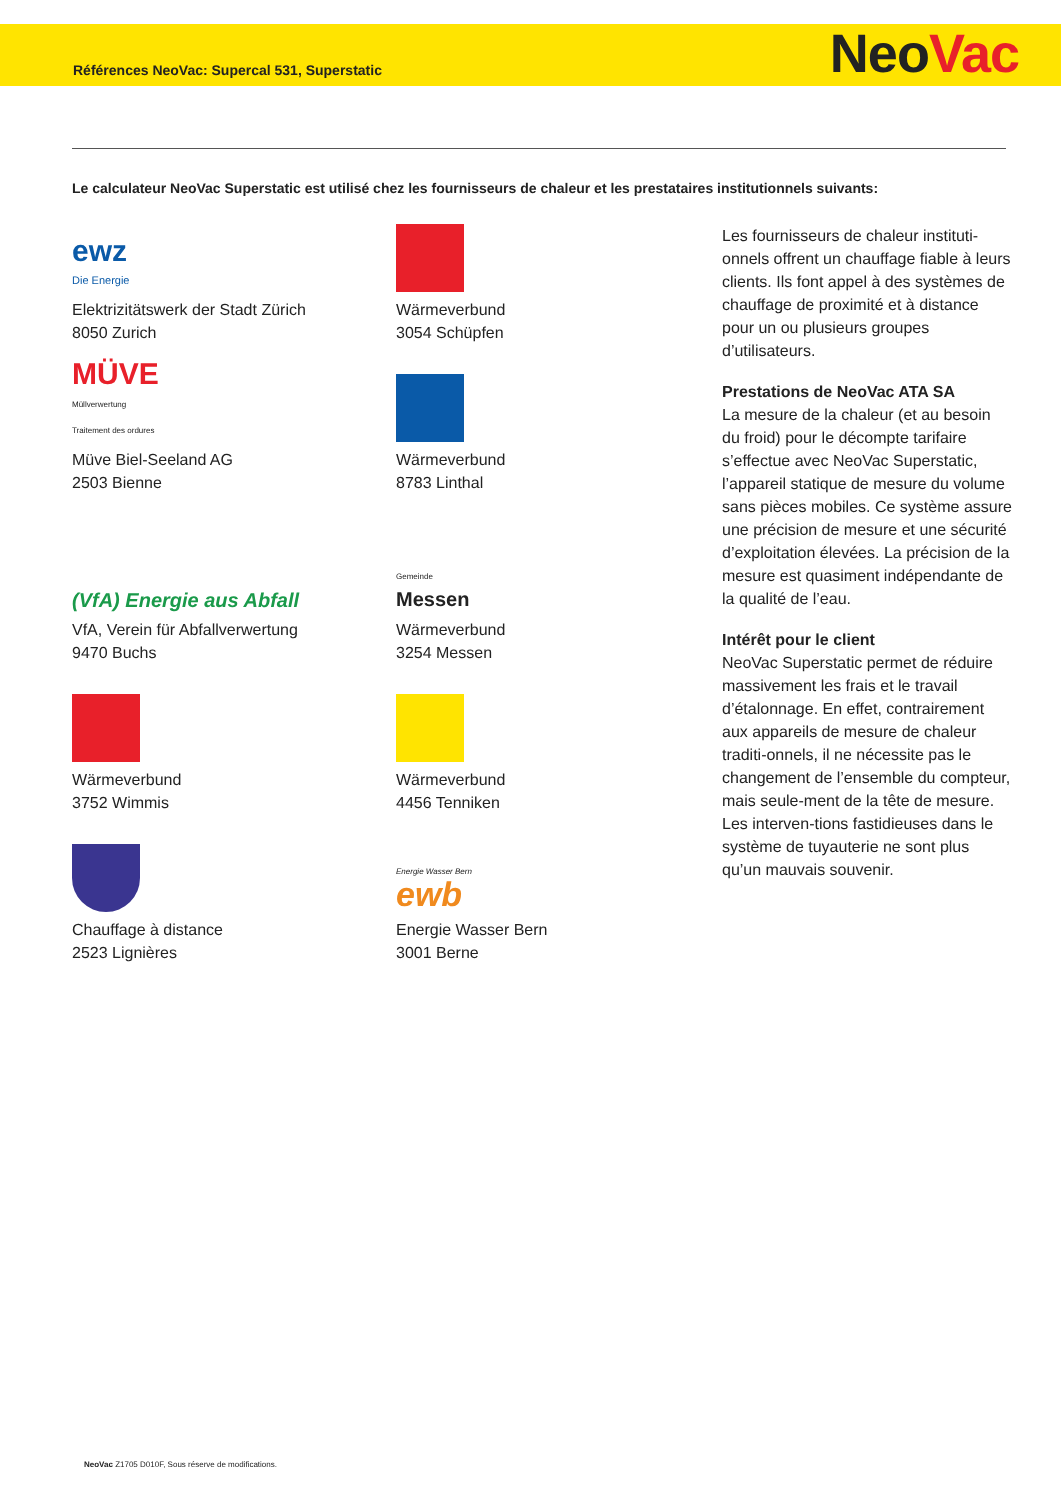Références NeoVac: Supercal 531, Superstatic NeoVa c
Le calculateur NeoVac Superstatic est utilisé chez les fournisseurs de chaleur et les prestataires institutionnels suivants:
ewz
Die Energie
Elektrizitätswerk der Stadt Zürich
8050 Zurich
Wärmeverbund
3054 Schüpfen
MÜVE
Müllverwertung
Traitement des ordures
Müve Biel-Seeland AG
2503 Bienne
Wärmeverbund
8783 Linthal
(VfA) Energie aus Abfall
VfA, Verein für Abfallverwertung
9470 Buchs
Gemeinde
Messen
Wärmeverbund
3254 Messen
Wärmeverbund
3752 Wimmis
Wärmeverbund
4456 Tenniken
Chauffage à distance
2523 Lignières
Energie Wasser Bern
ewb
Energie Wasser Bern
3001 Berne
Les fournisseurs de chaleur instituti-onnels offrent un chauffage fiable à leurs clients. Ils font appel à des systèmes de chauffage de proximité et à distance pour un ou plusieurs groupes d’utilisateurs.
Prestations de NeoVac ATA SA
La mesure de la chaleur (et au besoin du froid) pour le décompte tarifaire s’effectue avec NeoVac Superstatic, l’appareil statique de mesure du volume sans pièces mobiles. Ce système assure une précision de mesure et une sécurité d’exploitation élevées. La précision de la mesure est quasiment indépendante de la qualité de l’eau.
Intérêt pour le client
NeoVac Superstatic permet de réduire massivement les frais et le travail d’étalonnage. En effet, contrairement aux appareils de mesure de chaleur traditi-onnels, il ne nécessite pas le changement de l’ensemble du compteur, mais seule-ment de la tête de mesure. Les interven-tions fastidieuses dans le système de tuyauterie ne sont plus qu’un mauvais souvenir.
NeoVac Z1705 D010F, Sous réserve de modifications.